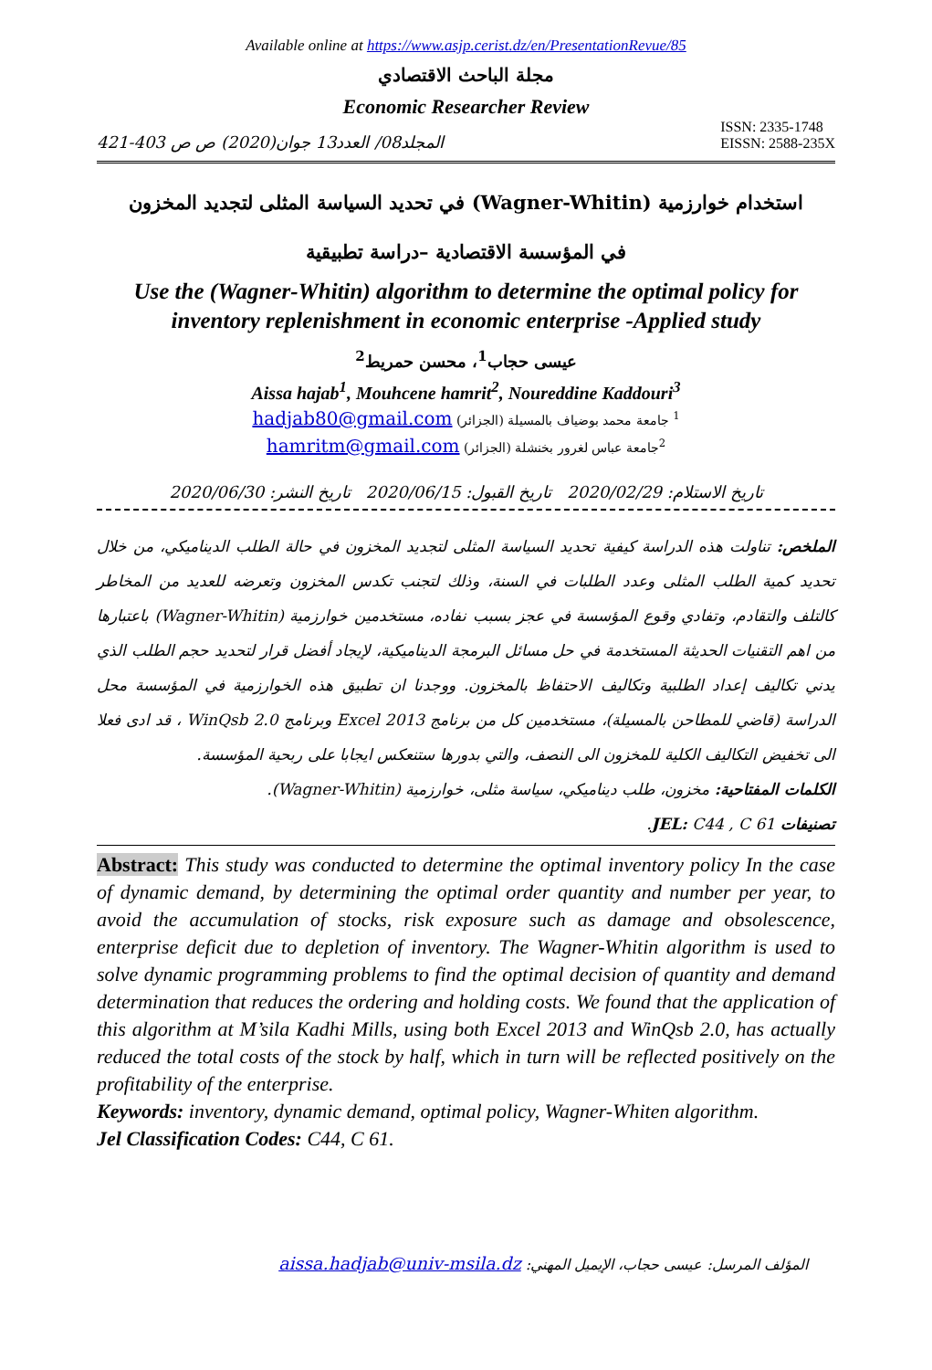Available online at https://www.asjp.cerist.dz/en/PresentationRevue/85
مجلة الباحث الاقتصادي
Economic Researcher Review
المجلد08/ العدد13 جوان(2020) ص ص 403-421 ISSN: 2335-1748
EISSN: 2588-235X
استخدام خوارزمية (Wagner-Whitin) في تحديد السياسة المثلى لتجديد المخزون
في المؤسسة الاقتصادية –دراسة تطبيقية
Use the (Wagner-Whitin) algorithm to determine the optimal policy for inventory replenishment in economic enterprise -Applied study
عيسى حجاب<sup>1</sup>، محسن حمريط<sup>2</sup>
Aissa hajab<sup>1</sup>, Mouhcene hamrit<sup>2</sup>, Noureddine Kaddouri<sup>3</sup>
<sup>1</sup> جامعة محمد بوضياف بالمسيلة (الجزائر) hadjab80@gmail.com
<sup>2</sup> جامعة عباس لغرور بخنشلة (الجزائر) hamritm@gmail.com
تاريخ الاستلام: 2020/02/29 تاريخ القبول: 2020/06/15 تاريخ النشر: 2020/06/30
الملخص: تناولت هذه الدراسة كيفية تحديد السياسة المثلى لتجديد المخزون في حالة الطلب الديناميكي، من خلال تحديد كمية الطلب المثلى وعدد الطلبات في السنة، وذلك لتجنب تكدس المخزون وتعرضه للعديد من المخاطر كالتلف والتقادم، وتفادي وقوع المؤسسة في عجز بسبب نفاده، مستخدمين خوارزمية (Wagner-Whitin) باعتبارها من اهم التقنيات الحديثة المستخدمة في حل مسائل البرمجة الديناميكية، لإيجاد أفضل قرار لتحديد حجم الطلب الذي يدني تكاليف إعداد الطلبية وتكاليف الاحتفاظ بالمخزون. ووجدنا ان تطبيق هذه الخوارزمية في المؤسسة محل الدراسة (قاضي للمطاحن بالمسيلة)، مستخدمين كل من برنامج Excel 2013 وبرنامج WinQsb 2.0 ، قد ادى فعلا الى تخفيض التكاليف الكلية للمخزون الى النصف، والتي بدورها ستنعكس ايجابا على ربحية المؤسسة.
الكلمات المفتاحية: مخزون، طلب ديناميكي، سياسة مثلى، خوارزمية (Wagner-Whitin).
تصنيفات JEL: C44 , C 61.
Abstract: This study was conducted to determine the optimal inventory policy In the case of dynamic demand, by determining the optimal order quantity and number per year, to avoid the accumulation of stocks, risk exposure such as damage and obsolescence, enterprise deficit due to depletion of inventory. The Wagner-Whitin algorithm is used to solve dynamic programming problems to find the optimal decision of quantity and demand determination that reduces the ordering and holding costs. We found that the application of this algorithm at M’sila Kadhi Mills, using both Excel 2013 and WinQsb 2.0, has actually reduced the total costs of the stock by half, which in turn will be reflected positively on the profitability of the enterprise.
Keywords: inventory, dynamic demand, optimal policy, Wagner-Whiten algorithm.
Jel Classification Codes: C44, C 61.
المؤلف المرسل: عيسى حجاب، الإيميل المهني: aissa.hadjab@univ-msila.dz